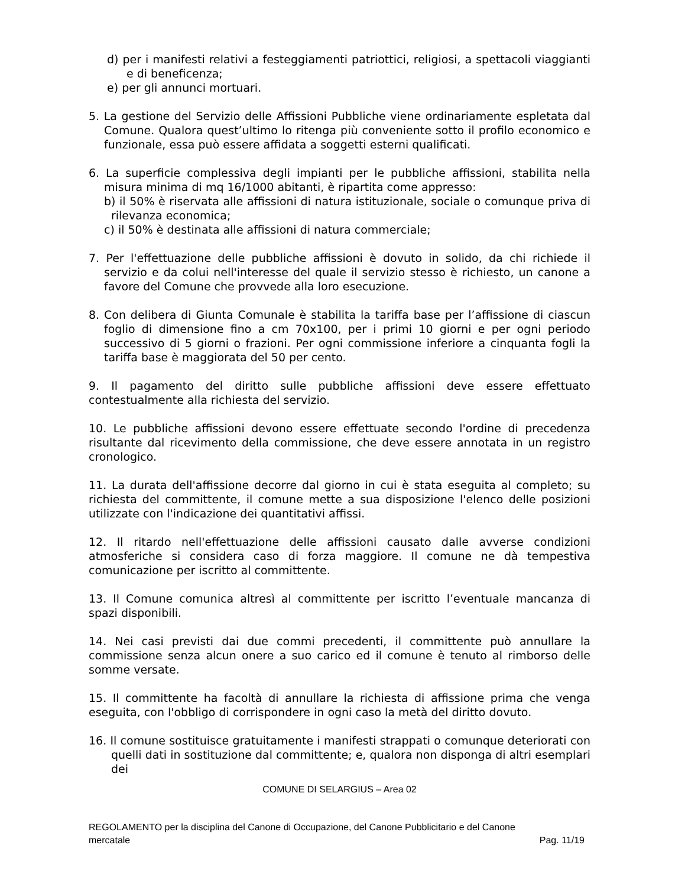d) per i manifesti relativi a festeggiamenti patriottici, religiosi, a spettacoli viaggianti e di beneficenza;
e) per gli annunci mortuari.
5. La gestione del Servizio delle Affissioni Pubbliche viene ordinariamente espletata dal Comune. Qualora quest’ultimo lo ritenga più conveniente sotto il profilo economico e funzionale, essa può essere affidata a soggetti esterni qualificati.
6. La superficie complessiva degli impianti per le pubbliche affissioni, stabilita nella misura minima di mq 16/1000 abitanti, è ripartita come appresso:
b) il 50% è riservata alle affissioni di natura istituzionale, sociale o comunque priva di rilevanza economica;
c) il 50% è destinata alle affissioni di natura commerciale;
7. Per l'effettuazione delle pubbliche affissioni è dovuto in solido, da chi richiede il servizio e da colui nell'interesse del quale il servizio stesso è richiesto, un canone a favore del Comune che provvede alla loro esecuzione.
8. Con delibera di Giunta Comunale è stabilita la tariffa base per l’affissione di ciascun foglio di dimensione fino a cm 70x100, per i primi 10 giorni e per ogni periodo successivo di 5 giorni o frazioni. Per ogni commissione inferiore a cinquanta fogli la tariffa base è maggiorata del 50 per cento.
9. Il pagamento del diritto sulle pubbliche affissioni deve essere effettuato contestualmente alla richiesta del servizio.
10. Le pubbliche affissioni devono essere effettuate secondo l'ordine di precedenza risultante dal ricevimento della commissione, che deve essere annotata in un registro cronologico.
11. La durata dell'affissione decorre dal giorno in cui è stata eseguita al completo; su richiesta del committente, il comune mette a sua disposizione l'elenco delle posizioni utilizzate con l'indicazione dei quantitativi affissi.
12. Il ritardo nell'effettuazione delle affissioni causato dalle avverse condizioni atmosferiche si considera caso di forza maggiore. Il comune ne dà tempestiva comunicazione per iscritto al committente.
13. Il Comune comunica altresì al committente per iscritto l’eventuale mancanza di spazi disponibili.
14. Nei casi previsti dai due commi precedenti, il committente può annullare la commissione senza alcun onere a suo carico ed il comune è tenuto al rimborso delle somme versate.
15. Il committente ha facoltà di annullare la richiesta di affissione prima che venga eseguita, con l'obbligo di corrispondere in ogni caso la metà del diritto dovuto.
16. Il comune sostituisce gratuitamente i manifesti strappati o comunque deteriorati con quelli dati in sostituzione dal committente; e, qualora non disponga di altri esemplari dei
COMUNE DI SELARGIUS – Area 02
REGOLAMENTO per la disciplina del Canone di Occupazione, del Canone Pubblicitario e del Canone
mercatale Pag. 11/19